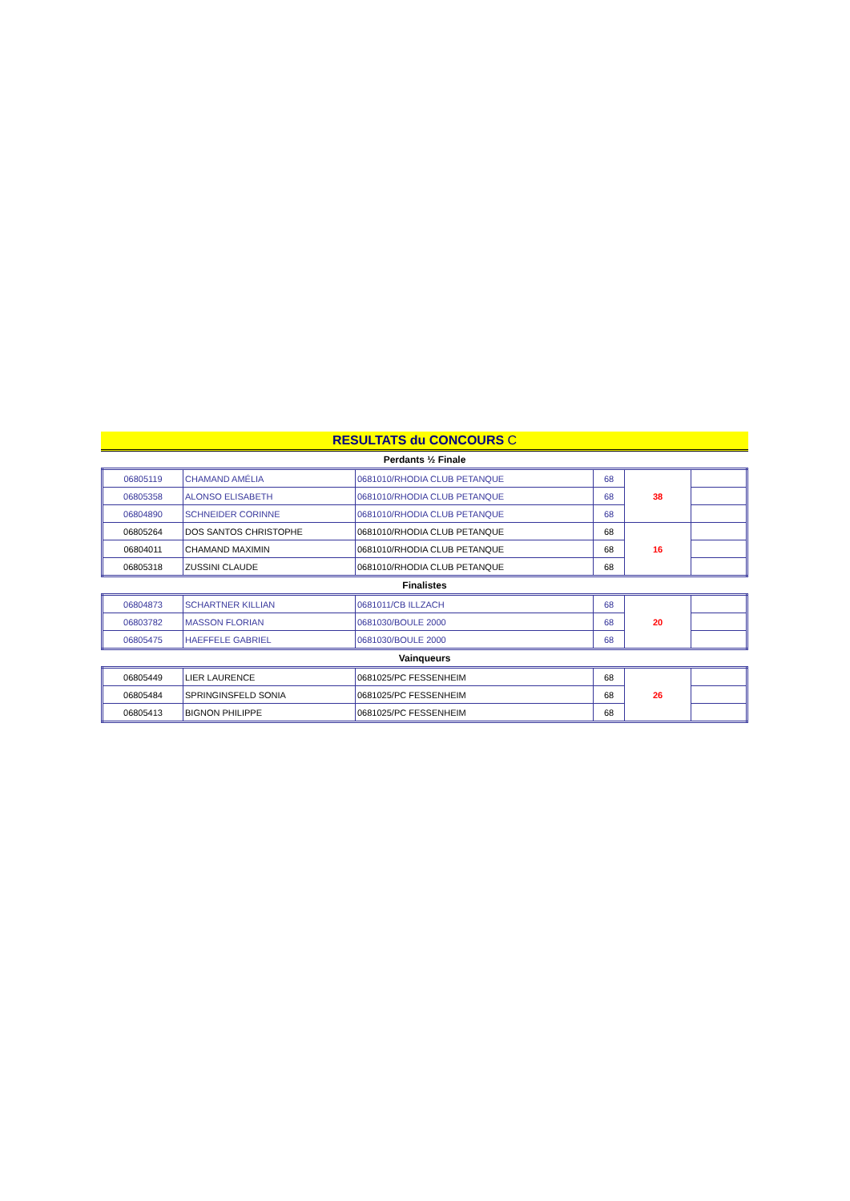RESULTATS du CONCOURS C
Perdants ½ Finale
| 06805119 | CHAMAND AMÉLIA | 0681010/RHODIA CLUB PETANQUE | 68 | 38 | |
| 06805358 | ALONSO ELISABETH | 0681010/RHODIA CLUB PETANQUE | 68 | | |
| 06804890 | SCHNEIDER CORINNE | 0681010/RHODIA CLUB PETANQUE | 68 | | |
| 06805264 | DOS SANTOS CHRISTOPHE | 0681010/RHODIA CLUB PETANQUE | 68 | 16 | |
| 06804011 | CHAMAND MAXIMIN | 0681010/RHODIA CLUB PETANQUE | 68 | | |
| 06805318 | ZUSSINI CLAUDE | 0681010/RHODIA CLUB PETANQUE | 68 | | |
Finalistes
| 06804873 | SCHARTNER KILLIAN | 0681011/CB ILLZACH | 68 | 20 | |
| 06803782 | MASSON FLORIAN | 0681030/BOULE 2000 | 68 | | |
| 06805475 | HAEFFELE GABRIEL | 0681030/BOULE 2000 | 68 | | |
Vainqueurs
| 06805449 | LIER LAURENCE | 0681025/PC FESSENHEIM | 68 | 26 | |
| 06805484 | SPRINGINSFELD SONIA | 0681025/PC FESSENHEIM | 68 | | |
| 06805413 | BIGNON PHILIPPE | 0681025/PC FESSENHEIM | 68 | | |